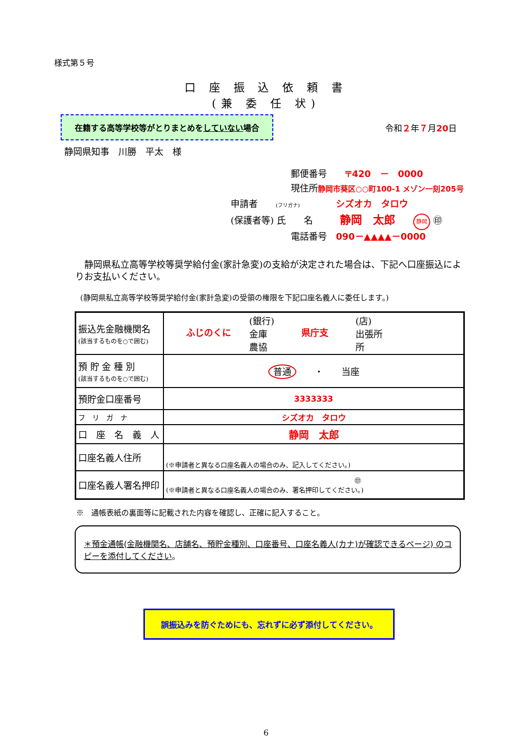様式第５号
口 座 振 込 依 頼 書
(兼 委 任 状)
在籍する高等学校等がとりまとめをしていない場合
令和２年７月20日
静岡県知事　川勝　平太　様
郵便番号　　〒420　－　0000
現住所静岡市葵区○○町100-1 メゾン一刻205号
申請者　　(フリガナ)　　　　シズオカ　タロウ
(保護者等) 氏　　名　　　静岡　太郎　　静岡 ㊞
電話番号　090－▲▲▲▲－0000
　静岡県私立高等学校等奨学給付金(家計急変)の支給が決定された場合は、下記へ口座振込によりお支払いください。
(静岡県私立高等学校等奨学給付金(家計急変)の受領の権限を下記口座名義人に委任します。)
| 振込先金融機関名 (該当するものを○で囲む) | ふじのくに (銀行) 金庫 農協 県庁支 (店) 出張所 所 |
| 預 貯 金 種 別 (該当するものを○で囲む) | 普通 ・ 当座 |
| 預貯金口座番号 | 3333333 |
| フ リ ガ ナ | シズオカ タロウ |
| 口 座 名 義 人 | 静岡 太郎 |
| 口座名義人住所 | (※申請者と異なる口座名義人の場合のみ、記入してください。) |
| 口座名義人署名押印 | ㊞ (※申請者と異なる口座名義人の場合のみ、署名押印してください。) |
※　通帳表紙の裏面等に記載された内容を確認し、正確に記入すること。
＊預金通帳(金融機関名、店舗名、預貯金種別、口座番号、口座名義人(カナ)が確認できるページ) のコピーを添付してください。
誤振込みを防ぐためにも、忘れずに必ず添付してください。
6